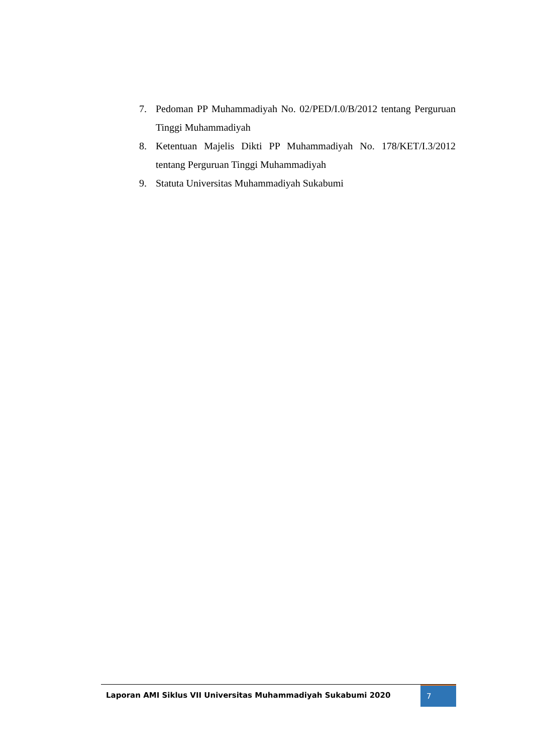7. Pedoman PP Muhammadiyah No. 02/PED/I.0/B/2012 tentang Perguruan Tinggi Muhammadiyah
8. Ketentuan Majelis Dikti PP Muhammadiyah No. 178/KET/I.3/2012 tentang Perguruan Tinggi Muhammadiyah
9. Statuta Universitas Muhammadiyah Sukabumi
Laporan AMI Siklus VII Universitas Muhammadiyah Sukabumi 2020
7